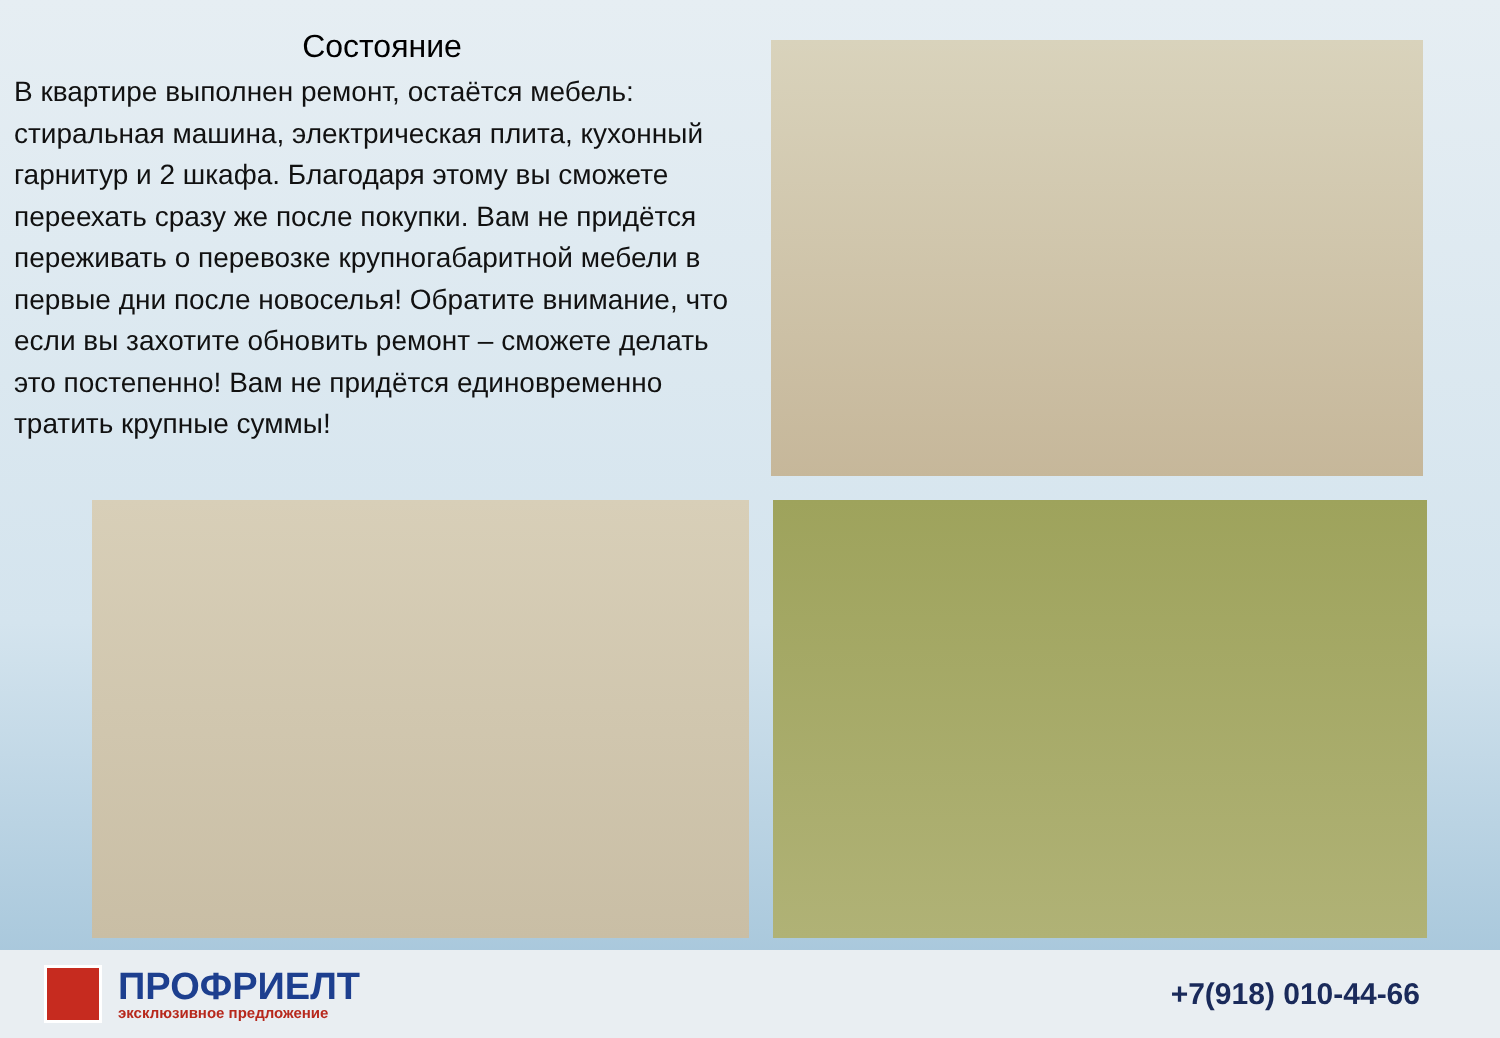Состояние
В квартире выполнен ремонт, остаётся мебель: стиральная машина, электрическая плита, кухонный гарнитур и 2 шкафа. Благодаря этому вы сможете переехать сразу же после покупки. Вам не придётся переживать о перевозке крупногабаритной мебели в первые дни после новоселья! Обратите внимание, что если вы захотите обновить ремонт – сможете делать это постепенно! Вам не придётся единовременно тратить крупные суммы!
ПРОФРИЕЛТ
эксклюзивное предложение
+7(918) 010-44-66